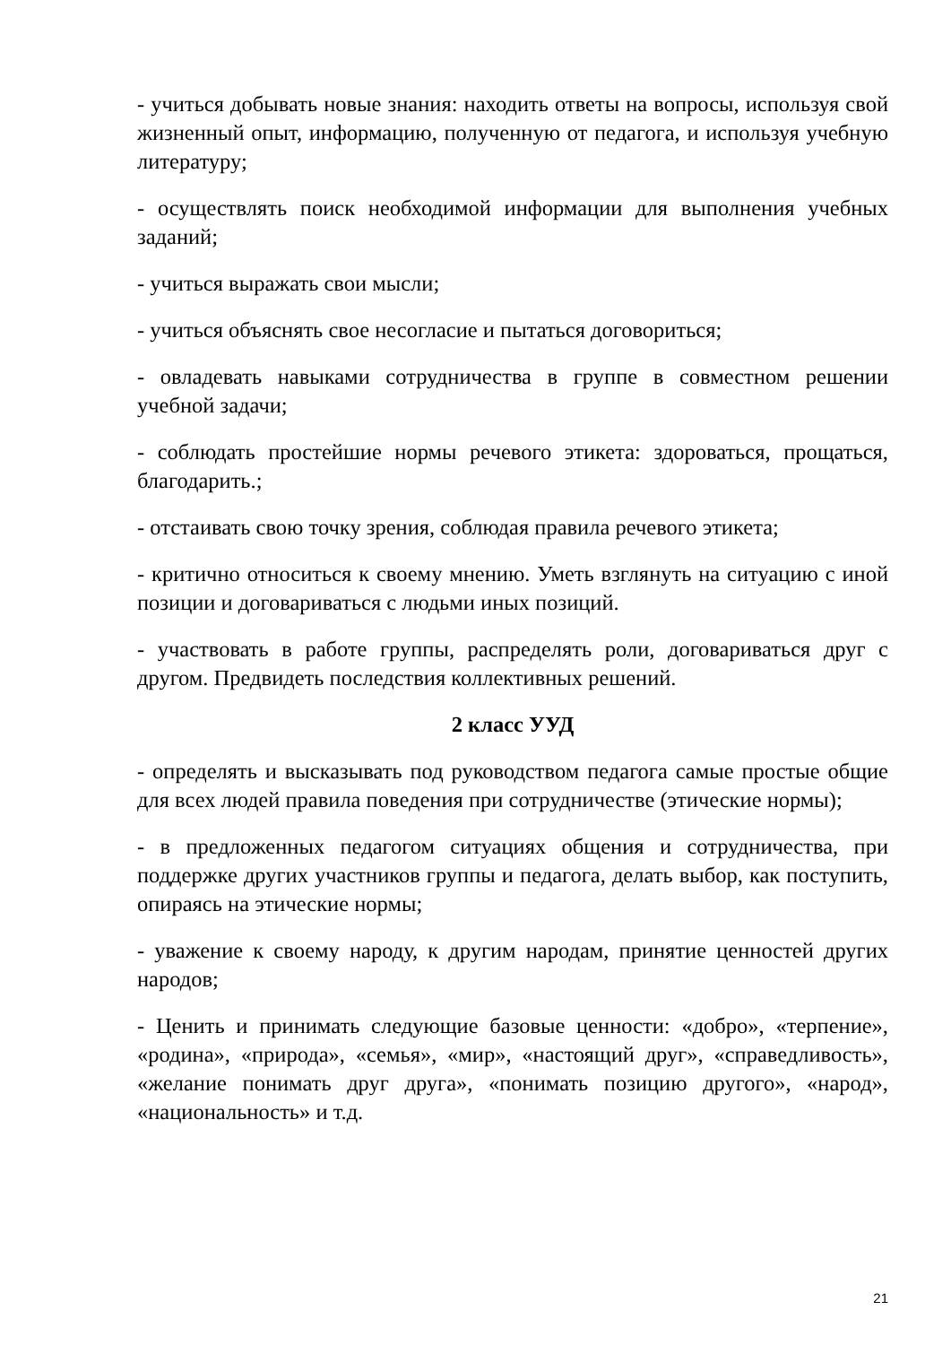- учиться добывать новые знания: находить ответы на вопросы, используя свой жизненный опыт, информацию, полученную от педагога, и используя учебную литературу;
- осуществлять поиск необходимой информации для выполнения учебных заданий;
- учиться выражать свои мысли;
- учиться объяснять свое несогласие и пытаться договориться;
- овладевать навыками сотрудничества в группе в совместном решении учебной задачи;
- соблюдать простейшие нормы речевого этикета: здороваться, прощаться, благодарить.;
- отстаивать свою точку зрения, соблюдая правила речевого этикета;
- критично относиться к своему мнению. Уметь взглянуть на ситуацию с иной позиции и договариваться с людьми иных позиций.
- участвовать в работе группы, распределять роли, договариваться друг с другом. Предвидеть последствия коллективных решений.
2 класс УУД
- определять и высказывать под руководством педагога самые простые общие для всех людей правила поведения при сотрудничестве (этические нормы);
- в предложенных педагогом ситуациях общения и сотрудничества, при поддержке других участников группы и педагога, делать выбор, как поступить, опираясь на этические нормы;
- уважение к своему народу, к другим народам, принятие ценностей других народов;
- Ценить и принимать следующие базовые ценности: «добро», «терпение», «родина», «природа», «семья», «мир», «настоящий друг», «справедливость», «желание понимать друг друга», «понимать позицию другого», «народ», «национальность» и т.д.
21